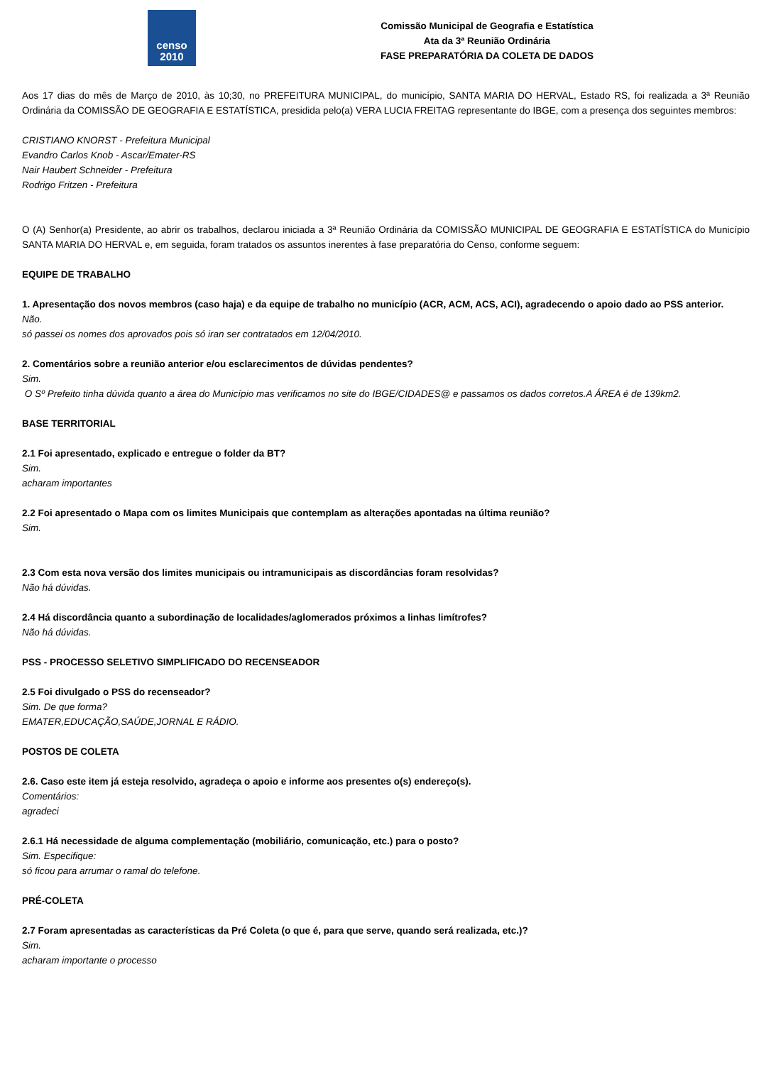censo 2010
Comissão Municipal de Geografia e Estatística
Ata da 3ª Reunião Ordinária
FASE PREPARATÓRIA DA COLETA DE DADOS
Aos 17 dias do mês de Março de 2010, às 10;30, no PREFEITURA MUNICIPAL, do município, SANTA MARIA DO HERVAL, Estado RS, foi realizada a 3ª Reunião Ordinária da COMISSÃO DE GEOGRAFIA E ESTATÍSTICA, presidida pelo(a) VERA LUCIA FREITAG representante do IBGE, com a presença dos seguintes membros:
CRISTIANO KNORST - Prefeitura Municipal
Evandro Carlos Knob - Ascar/Emater-RS
Nair Haubert Schneider - Prefeitura
Rodrigo Fritzen - Prefeitura
O (A) Senhor(a) Presidente, ao abrir os trabalhos, declarou iniciada a 3ª Reunião Ordinária da COMISSÃO MUNICIPAL DE GEOGRAFIA E ESTATÍSTICA do Município SANTA MARIA DO HERVAL e, em seguida, foram tratados os assuntos inerentes à fase preparatória do Censo, conforme seguem:
EQUIPE DE TRABALHO
1. Apresentação dos novos membros (caso haja) e da equipe de trabalho no município (ACR, ACM, ACS, ACI), agradecendo o apoio dado ao PSS anterior.
Não.
só passei os nomes dos aprovados pois só iran ser contratados em 12/04/2010.
2. Comentários sobre a reunião anterior e/ou esclarecimentos de dúvidas pendentes?
Sim.
O Sº Prefeito tinha dúvida quanto a área do Município mas verificamos no site do IBGE/CIDADES@ e passamos os dados corretos.A ÁREA é de 139km2.
BASE TERRITORIAL
2.1 Foi apresentado, explicado e entregue o folder da BT?
Sim.
acharam importantes
2.2 Foi apresentado o Mapa com os limites Municipais que contemplam as alterações apontadas na última reunião?
Sim.
2.3 Com esta nova versão dos limites municipais ou intramunicipais as discordâncias foram resolvidas?
Não há dúvidas.
2.4 Há discordância quanto a subordinação de localidades/aglomerados próximos a linhas limítrofes?
Não há dúvidas.
PSS - PROCESSO SELETIVO SIMPLIFICADO DO RECENSEADOR
2.5 Foi divulgado o PSS do recenseador?
Sim. De que forma?
EMATER,EDUCAÇÃO,SAÚDE,JORNAL E RÁDIO.
POSTOS DE COLETA
2.6. Caso este item já esteja resolvido, agradeça o apoio e informe aos presentes o(s) endereço(s).
Comentários:
agradeci
2.6.1 Há necessidade de alguma complementação (mobiliário, comunicação, etc.) para o posto?
Sim. Especifique:
só ficou para arrumar o ramal do telefone.
PRÉ-COLETA
2.7 Foram apresentadas as características da Pré Coleta (o que é, para que serve, quando será realizada, etc.)?
Sim.
acharam importante o processo